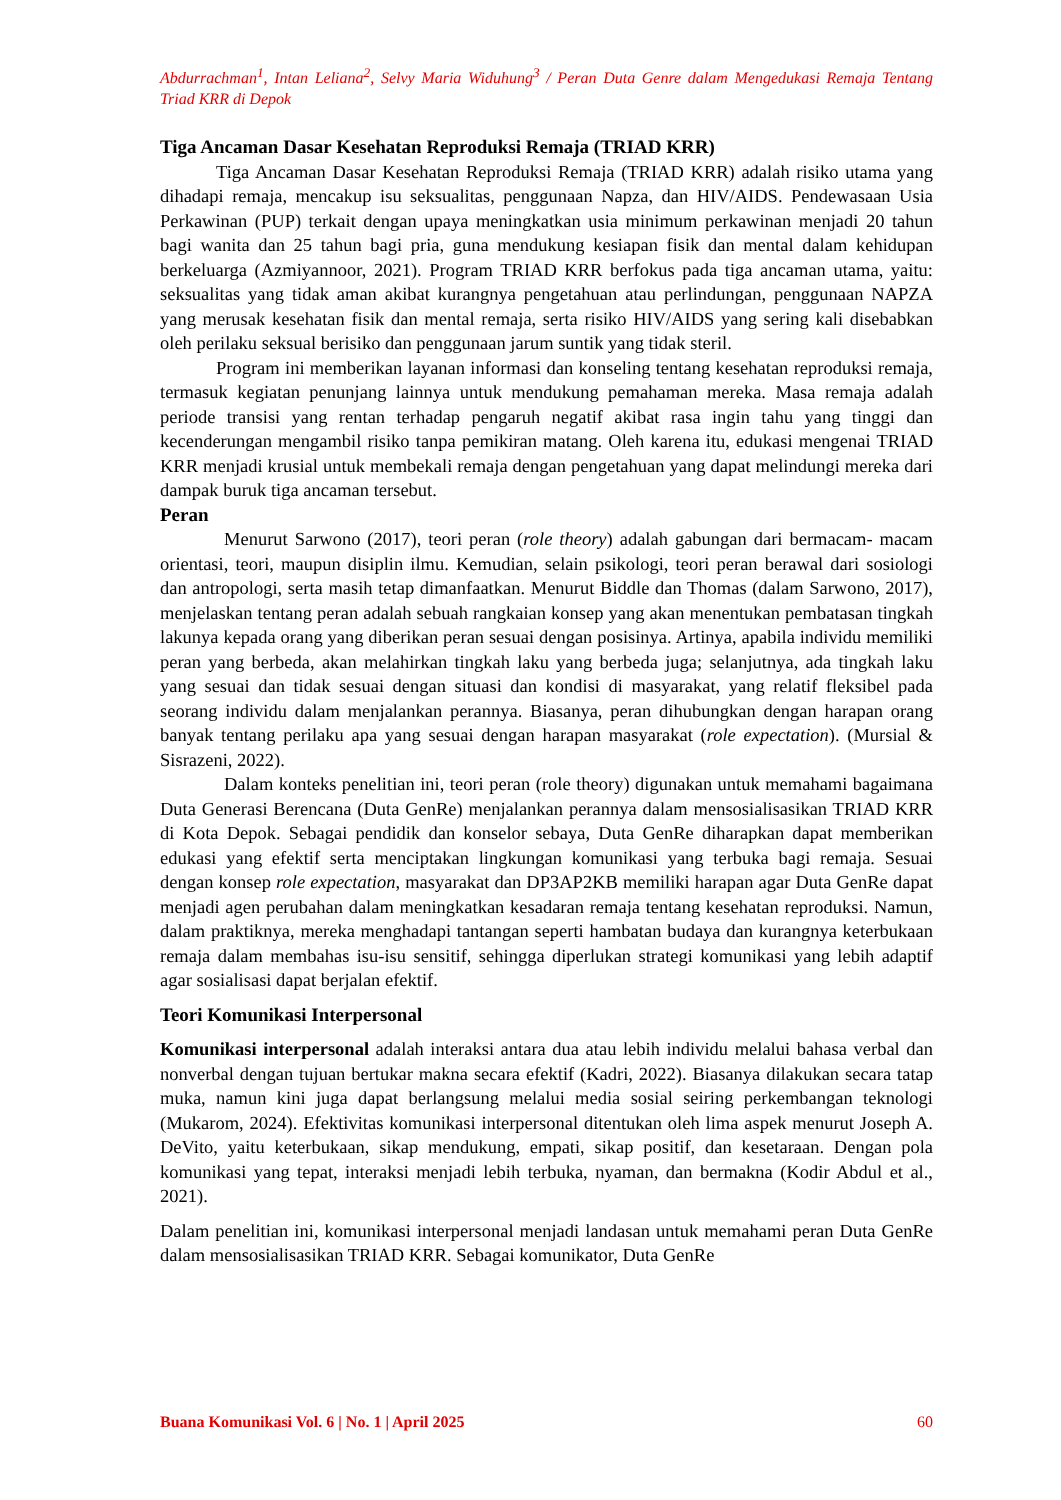Abdurrachman<sup>1</sup>, Intan Leliana<sup>2</sup>, Selvy Maria Widuhung<sup>3</sup> / Peran Duta Genre dalam Mengedukasi Remaja Tentang Triad KRR di Depok
Tiga Ancaman Dasar Kesehatan Reproduksi Remaja (TRIAD KRR)
Tiga Ancaman Dasar Kesehatan Reproduksi Remaja (TRIAD KRR) adalah risiko utama yang dihadapi remaja, mencakup isu seksualitas, penggunaan Napza, dan HIV/AIDS. Pendewasaan Usia Perkawinan (PUP) terkait dengan upaya meningkatkan usia minimum perkawinan menjadi 20 tahun bagi wanita dan 25 tahun bagi pria, guna mendukung kesiapan fisik dan mental dalam kehidupan berkeluarga (Azmiyannoor, 2021). Program TRIAD KRR berfokus pada tiga ancaman utama, yaitu: seksualitas yang tidak aman akibat kurangnya pengetahuan atau perlindungan, penggunaan NAPZA yang merusak kesehatan fisik dan mental remaja, serta risiko HIV/AIDS yang sering kali disebabkan oleh perilaku seksual berisiko dan penggunaan jarum suntik yang tidak steril.
Program ini memberikan layanan informasi dan konseling tentang kesehatan reproduksi remaja, termasuk kegiatan penunjang lainnya untuk mendukung pemahaman mereka. Masa remaja adalah periode transisi yang rentan terhadap pengaruh negatif akibat rasa ingin tahu yang tinggi dan kecenderungan mengambil risiko tanpa pemikiran matang. Oleh karena itu, edukasi mengenai TRIAD KRR menjadi krusial untuk membekali remaja dengan pengetahuan yang dapat melindungi mereka dari dampak buruk tiga ancaman tersebut.
Peran
Menurut Sarwono (2017), teori peran (role theory) adalah gabungan dari bermacam- macam orientasi, teori, maupun disiplin ilmu. Kemudian, selain psikologi, teori peran berawal dari sosiologi dan antropologi, serta masih tetap dimanfaatkan. Menurut Biddle dan Thomas (dalam Sarwono, 2017), menjelaskan tentang peran adalah sebuah rangkaian konsep yang akan menentukan pembatasan tingkah lakunya kepada orang yang diberikan peran sesuai dengan posisinya. Artinya, apabila individu memiliki peran yang berbeda, akan melahirkan tingkah laku yang berbeda juga; selanjutnya, ada tingkah laku yang sesuai dan tidak sesuai dengan situasi dan kondisi di masyarakat, yang relatif fleksibel pada seorang individu dalam menjalankan perannya. Biasanya, peran dihubungkan dengan harapan orang banyak tentang perilaku apa yang sesuai dengan harapan masyarakat (role expectation). (Mursial & Sisrazeni, 2022).
Dalam konteks penelitian ini, teori peran (role theory) digunakan untuk memahami bagaimana Duta Generasi Berencana (Duta GenRe) menjalankan perannya dalam mensosialisasikan TRIAD KRR di Kota Depok. Sebagai pendidik dan konselor sebaya, Duta GenRe diharapkan dapat memberikan edukasi yang efektif serta menciptakan lingkungan komunikasi yang terbuka bagi remaja. Sesuai dengan konsep role expectation, masyarakat dan DP3AP2KB memiliki harapan agar Duta GenRe dapat menjadi agen perubahan dalam meningkatkan kesadaran remaja tentang kesehatan reproduksi. Namun, dalam praktiknya, mereka menghadapi tantangan seperti hambatan budaya dan kurangnya keterbukaan remaja dalam membahas isu-isu sensitif, sehingga diperlukan strategi komunikasi yang lebih adaptif agar sosialisasi dapat berjalan efektif.
Teori Komunikasi Interpersonal
Komunikasi interpersonal adalah interaksi antara dua atau lebih individu melalui bahasa verbal dan nonverbal dengan tujuan bertukar makna secara efektif (Kadri, 2022). Biasanya dilakukan secara tatap muka, namun kini juga dapat berlangsung melalui media sosial seiring perkembangan teknologi (Mukarom, 2024). Efektivitas komunikasi interpersonal ditentukan oleh lima aspek menurut Joseph A. DeVito, yaitu keterbukaan, sikap mendukung, empati, sikap positif, dan kesetaraan. Dengan pola komunikasi yang tepat, interaksi menjadi lebih terbuka, nyaman, dan bermakna (Kodir Abdul et al., 2021).
Dalam penelitian ini, komunikasi interpersonal menjadi landasan untuk memahami peran Duta GenRe dalam mensosialisasikan TRIAD KRR. Sebagai komunikator, Duta GenRe
Buana Komunikasi Vol. 6 | No. 1 | April 2025 60